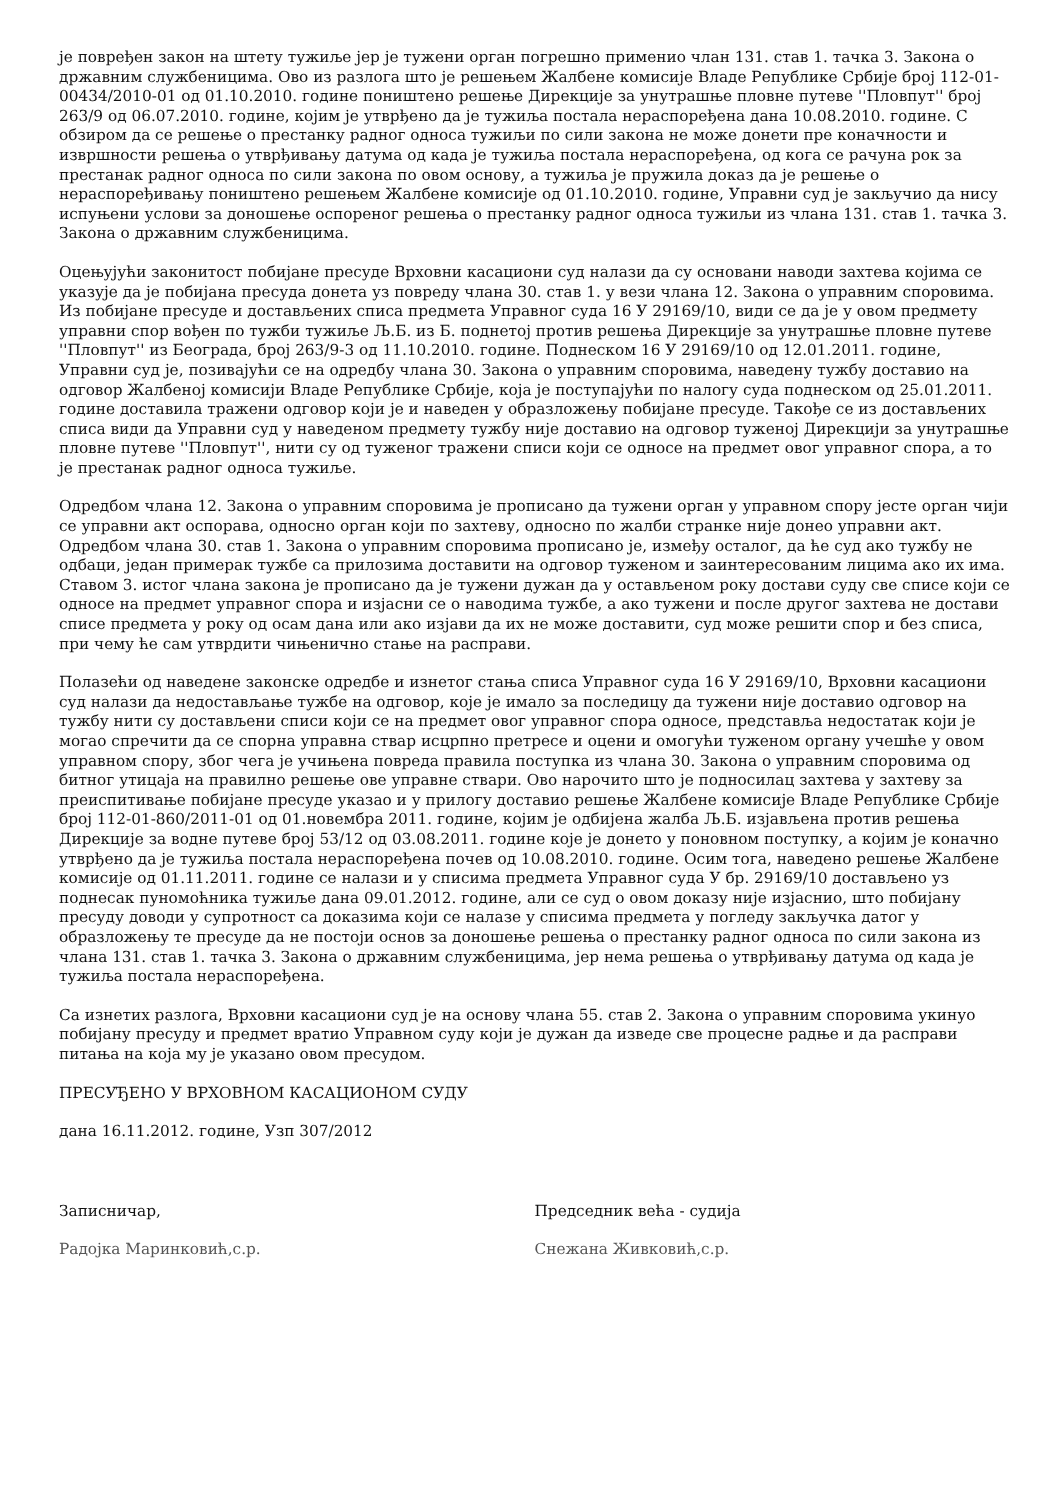је повређен закон на штету тужиље јер је тужени орган погрешно применио члан 131. став 1. тачка 3. Закона о државним службеницима. Ово из разлога што је решењем Жалбене комисије Владе Републике Србије број 112-01-00434/2010-01 од 01.10.2010. године поништено решење Дирекције за унутрашње пловне путеве ''Пловпут'' број 263/9 од 06.07.2010. године, којим је утврђено да је тужиља постала нераспоређена дана 10.08.2010. године. С обзиром да се решење о престанку радног односа тужиљи по сили закона не може донети пре коначности и извршности решења о утврђивању датума од када је тужиља постала нераспоређена, од кога се рачуна рок за престанак радног односа по сили закона по овом основу, а тужиља је пружила доказ да је решење о нераспоређивању поништено решењем Жалбене комисије од 01.10.2010. године, Управни суд је закључио да нису испуњени услови за доношење оспореног решења о престанку радног односа тужиљи из члана 131. став 1. тачка 3. Закона о државним службеницима.
Оцењујући законитост побијане пресуде Врховни касациони суд налази да су основани наводи захтева којима се указује да је побијана пресуда донета уз повреду члана 30. став 1. у вези члана 12. Закона о управним споровима. Из побијане пресуде и достављених списа предмета Управног суда 16 У 29169/10, види се да је у овом предмету управни спор вођен по тужби тужиље Љ.Б. из Б. поднетој против решења Дирекције за унутрашње пловне путеве ''Пловпут'' из Београда, број 263/9-3 од 11.10.2010. године. Поднеском 16 У 29169/10 од 12.01.2011. године, Управни суд је, позивајући се на одредбу члана 30. Закона о управним споровима, наведену тужбу доставио на одговор Жалбеној комисији Владе Републике Србије, која је поступајући по налогу суда поднеском од 25.01.2011. године доставила тражени одговор који је и наведен у образложењу побијане пресуде. Такође се из достављених списа види да Управни суд у наведеном предмету тужбу није доставио на одговор туженој Дирекцији за унутрашње пловне путеве ''Пловпут'', нити су од туженог тражени списи који се односе на предмет овог управног спора, а то је престанак радног односа тужиље.
Одредбом члана 12. Закона о управним споровима је прописано да тужени орган у управном спору јесте орган чији се управни акт оспорава, односно орган који по захтеву, односно по жалби странке није донео управни акт. Одредбом члана 30. став 1. Закона о управним споровима прописано је, између осталог, да ће суд ако тужбу не одбаци, један примерак тужбе са прилозима доставити на одговор туженом и заинтересованим лицима ако их има. Ставом 3. истог члана закона је прописано да је тужени дужан да у остављеном року достави суду све списе који се односе на предмет управног спора и изјасни се о наводима тужбе, а ако тужени и после другог захтева не достави списе предмета у року од осам дана или ако изјави да их не може доставити, суд може решити спор и без списа, при чему ће сам утврдити чињенично стање на расправи.
Полазећи од наведене законске одредбе и изнетог стања списа Управног суда 16 У 29169/10, Врховни касациони суд налази да недостављање тужбе на одговор, које је имало за последицу да тужени није доставио одговор на тужбу нити су достављени списи који се на предмет овог управног спора односе, представља недостатак који је могао спречити да се спорна управна ствар исцрпно претресе и оцени и омогући туженом органу учешће у овом управном спору, због чега је учињена повреда правила поступка из члана 30. Закона о управним споровима од битног утицаја на правилно решење ове управне ствари. Ово нарочито што је подносилац захтева у захтеву за преиспитивање побијане пресуде указао и у прилогу доставио решење Жалбене комисије Владе Републике Србије број 112-01-860/2011-01 од 01.новембра 2011. године, којим је одбијена жалба Љ.Б. изјављена против решења Дирекције за водне путеве број 53/12 од 03.08.2011. године које је донето у поновном поступку, а којим је коначно утврђено да је тужиља постала нераспоређена почев од 10.08.2010. године. Осим тога, наведено решење Жалбене комисије од 01.11.2011. године се налази и у списима предмета Управног суда У бр. 29169/10 достављено уз поднесак пуномоћника тужиље дана 09.01.2012. године, али се суд о овом доказу није изјаснио, што побијану пресуду доводи у супротност са доказима који се налазе у списима предмета у погледу закључка датог у образложењу те пресуде да не постоји основ за доношење решења о престанку радног односа по сили закона из члана 131. став 1. тачка 3. Закона о државним службеницима, јер нема решења о утврђивању датума од када је тужиља постала нераспоређена.
Са изнетих разлога, Врховни касациони суд је на основу члана 55. став 2. Закона о управним споровима укинуо побијану пресуду и предмет вратио Управном суду који је дужан да изведе све процесне радње и да расправи питања на која му је указано овом пресудом.
ПРЕСУЂЕНО У ВРХОВНОМ КАСАЦИОНОМ СУДУ
дана 16.11.2012. године, Узп 307/2012
Записничар,
Радојка Маринковић,с.р.
Председник већа - судија
Снежана Живковић,с.р.